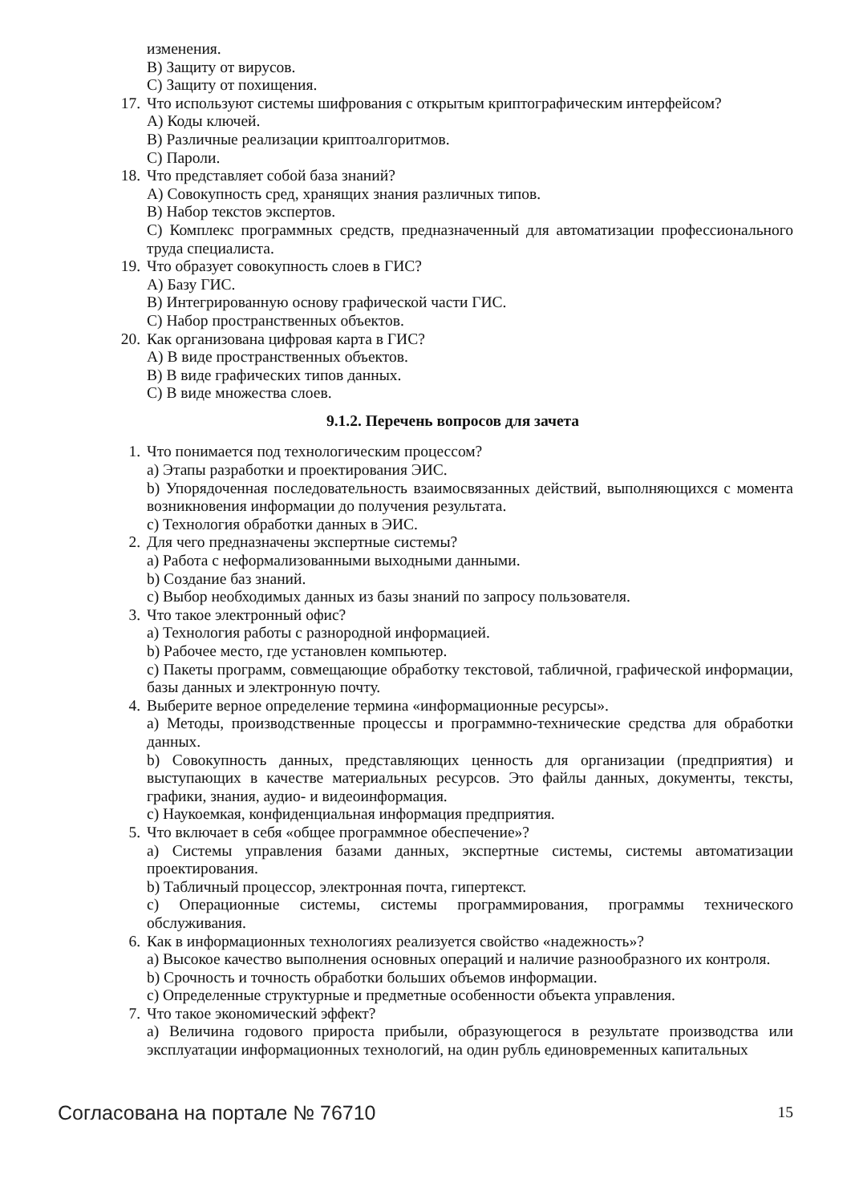изменения.
B) Защиту от вирусов.
C) Защиту от похищения.
17. Что используют системы шифрования с открытым криптографическим интерфейсом?
A) Коды ключей.
B) Различные реализации криптоалгоритмов.
C) Пароли.
18. Что представляет собой база знаний?
A) Совокупность сред, хранящих знания различных типов.
B) Набор текстов экспертов.
C) Комплекс программных средств, предназначенный для автоматизации профессионального труда специалиста.
19. Что образует совокупность слоев в ГИС?
A) Базу ГИС.
B) Интегрированную основу графической части ГИС.
C) Набор пространственных объектов.
20. Как организована цифровая карта в ГИС?
A) В виде пространственных объектов.
B) В виде графических типов данных.
C) В виде множества слоев.
9.1.2. Перечень вопросов для зачета
1. Что понимается под технологическим процессом?
a) Этапы разработки и проектирования ЭИС.
b) Упорядоченная последовательность взаимосвязанных действий, выполняющихся с момента возникновения информации до получения результата.
c) Технология обработки данных в ЭИС.
2. Для чего предназначены экспертные системы?
a) Работа с неформализованными выходными данными.
b) Создание баз знаний.
c) Выбор необходимых данных из базы знаний по запросу пользователя.
3. Что такое электронный офис?
a) Технология работы с разнородной информацией.
b) Рабочее место, где установлен компьютер.
c) Пакеты программ, совмещающие обработку текстовой, табличной, графической информации, базы данных и электронную почту.
4. Выберите верное определение термина «информационные ресурсы».
a) Методы, производственные процессы и программно-технические средства для обработки данных.
b) Совокупность данных, представляющих ценность для организации (предприятия) и выступающих в качестве материальных ресурсов. Это файлы данных, документы, тексты, графики, знания, аудио- и видеоинформация.
c) Наукоемкая, конфиденциальная информация предприятия.
5. Что включает в себя «общее программное обеспечение»?
a) Системы управления базами данных, экспертные системы, системы автоматизации проектирования.
b) Табличный процессор, электронная почта, гипертекст.
c) Операционные системы, системы программирования, программы технического обслуживания.
6. Как в информационных технологиях реализуется свойство «надежность»?
a) Высокое качество выполнения основных операций и наличие разнообразного их контроля.
b) Срочность и точность обработки больших объемов информации.
c) Определенные структурные и предметные особенности объекта управления.
7. Что такое экономический эффект?
a) Величина годового прироста прибыли, образующегося в результате производства или эксплуатации информационных технологий, на один рубль единовременных капитальных
Согласована на портале № 76710 15